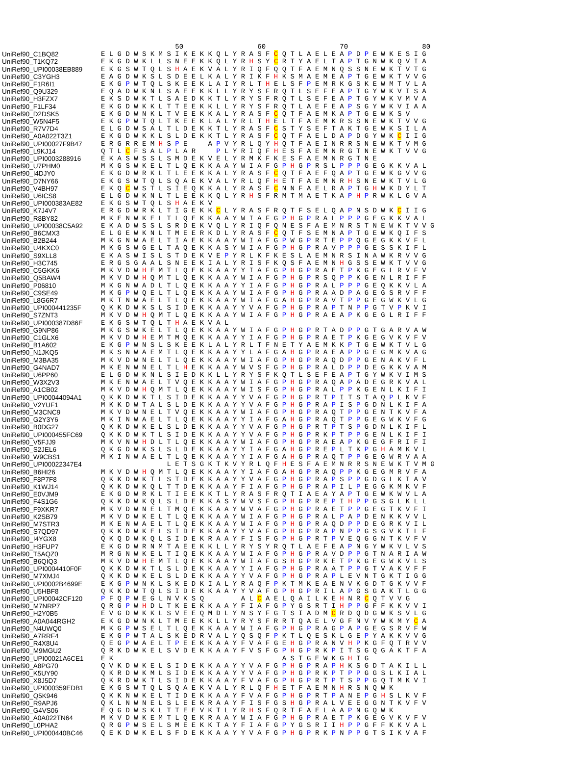| | 50 60 70 80 |
| UniRef90_C1BQ82 | E L G D W S K M S I K E K K Q L Y R A S F C Q T L A E L E A P D P E W K E S I G |
| UniRef90_T1KQ72 | E K G D W K L L S N E E K K Q L Y R H S Y C R T Y A E L T A P T G N W K Q V I A |
| UniRef90_UPI00038EB889 | E K G S W T Q L S H A E K V A L Y R I Q F Q Q T F A E M N Q S S N E W K T V T G |
| UniRef90_C3YGH3 | E A G D W K S L S D E E L K A L Y R I K F H K S M A E M E A P T G E W K T V V G |
| UniRef90_F1R6I1 | E K G P W T Q L S K E E K L A I Y R L T H E L S F P E M R K G S K E W M T V L A |
| UniRef90_Q9U329 | E Q A D W K N L S A E E K K L L Y R Y S F R Q T L S E F E A P T G Y W K V I S A |
| UniRef90_H3FZX7 | E K S D W K T L S A E D K K T L Y R Y S F R Q T L S E F E A P T G Y W K V M V A |
| UniRef90_F1LF34 | E K G D W K K L T T E E K K L L Y R Y S F R Q T L A E F E A P S G Y W K V I A A |
| UniRef90_D2DSK5 | E K G D W N K L T V E E K K A L Y R A S F C Q T F A E M K A P T G E W K S V |
| UniRef90_W5N4F5 | E K G P W T Q L T K E E K L A L Y R L T H E L T F A E M K R S S N E W K T V V G |
| UniRef90_R7V7D4 | E L G D W S A L T L D E K K T L Y R A S F C S T Y S E F T A K T G E W K S I L A |
| UniRef90_A0A022T3Z1 | E K G D W K K L S L D E K K T L Y R A S F C Q T F A E L D A P D G Y W K C I I G |
| UniRef90_UPI00027F9B47 | E R G R R E M H S P E A P V Y R L Q Y H Q T F A E I N R R S N E W K T V M G |
| UniRef90_L9KJ14 | Q T L C F S A L P L A R P L Y R I Q F H E S F A E M N R G T N E W K T V V G |
| UniRef90_UPI0003288916 | E K A S W S S L S M D E K V E L Y R M K F K E S F A E M N R G T N E |
| UniRef90_U7PHM0 | M K G S W K E L T L Q E K K A A Y W I A F G P H G P R S L P P P G E G K K V A L |
| UniRef90_I4DJY0 | E K G D W R K L T L E E K K A L Y R A S F C Q T F A E F Q A P T G E W K G V V G |
| UniRef90_D7NY66 | E K G S W T Q L S Q A E K V A L Y R L Q F H E T F A E M N R H S N E W K T V L G |
| UniRef90_V4BH97 | E K Q C W S T L S I E Q K K A L Y R A S F C N N F A E L R A P T G H W K D Y L T |
| UniRef90_U6ICS8 | E L G D W K N L T L E E K K Q L Y R H S F R M T M A E T K A P H P R W K L G V A |
| UniRef90_UPI000383AE82 | E K G S W T Q L S H A E K V |
| UniRef90_K7J4V7 | E R G D W R K L T I G E K K C L Y R A S F R Q T F S E L Q A P N S D W K C I I G |
| UniRef90_R8BY82 | M K E N W K E L T L Q E K K A A Y W I A F G P H G P R A L P P P G E G K K V A L |
| UniRef90_UPI00038C5A92 | E K A D W S S L S R D E K V Q L Y R I Q F Q N E S F A E M N R S T N E W K T V V G |
| UniRef90_B6CMX3 | E L G E W K N L T M E E R K D L Y R A S F C Q T F S E M N A P T G E W K Q I F S |
| UniRef90_B2B244 | M K G N W A E L T I A E K K A A Y W I A F G P W G P R T E P P Q G E G K K V F L |
| UniRef90_U4KXC0 | M K G S W G E L T A Q E K K A S Y W I A F G P H G P R A V P P P G E S S K I F L |
| UniRef90_S9XLL8 | E K A S W I S L S T D E K V E P Y R L K F K E S L A E M N R S I N A W K R V V G |
| UniRef90_H3C745 | E R G S G A A L S N E E K I A L Y R I S F K Q S F A E M N H G S S E W K T V V G |
| UniRef90_C5GKK6 | M K V D W H E M T L Q E K K A A Y Y I A F G P H G P R A E T P K G E G L R V F V |
| UniRef90_Q5BAW4 | M K V D W H Q M T L Q E K K A A Y W I A F G P H G P R S Q P P K G E N L R I F F |
| UniRef90_P06810 | M K G N W A D L T L Q E K K A A Y Y I A F G P H G P R A L P P P G E Q K K V L A |
| UniRef90_C9SE49 | M K G P W Q E L T L Q E K K A A Y W I A F G P H G P R A A D P A G E G S R V F F |
| UniRef90_L8G6R7 | M K T N W A E L T L Q E K K A A Y W I A F G A H G P R A V T P P G E G W K V L G |
| UniRef90_UPI000441235F | Q K K D W K S L S I D E K K A A Y Y V A F G P H G P R A P T N P P G T V P K V I |
| UniRef90_S7ZNT3 | M K V D W H Q M T L Q E K K A A Y W I A F G P H G P R A E A P K G E G L R I F F |
| UniRef90_UPI000387D86E | E K G S W T Q L T H A E K V A L |
| UniRef90_G9NP86 | M K G S W K E L T L Q E K K A A Y W I A F G P H G P R T A D P P G T G A R V A W |
| UniRef90_C1GLX6 | M K V D W H E M T M Q E K K A A Y Y I A F G P H G P R A E T P K G E G V K V F V |
| UniRef90_B1A602 | E K G P W N S L S K E E K L A L Y R L T F N E T Y A E M K K P T G E W K T V L G |
| UniRef90_N1JKQ5 | M K S N W A E M T L Q E K K A A Y Y L A F G A H G P R A E A P P G E G M K V A G |
| UniRef90_M3BA35 | M K V D W N E L T L Q E K K A A Y W I A F G P H G P R A Q D P P G E N A K V F L |
| UniRef90_G4NAD7 | M K E N W N E L T L H E K K A A Y W V S F G P H G P R A L D P P D E G K K V A M |
| UniRef90_U6PP60 | E L G D W K N L S I E D K K L L Y R Y S F K Q T L S E F E A P T G Y W K V I M S |
| UniRef90_W3X2V3 | M K E N W A E L T V Q E K K A A Y W I A F G P H G P R A Q A P A D E G R K V A L |
| UniRef90_A1CB02 | M K V D W H Q M T L Q E K K A A Y W I S F G P H G P R A L P P K G E N L K I F I |
| UniRef90_UPI00044094A1 | Q K K D W K T L S I D E K K A A Y Y V A F G P H G P R T P I T S T A Q P L K V F |
| UniRef90_V2YUF1 | M K K D W T A L S L D E K K A A Y Y V A F G P H G P R A P I S P G D N L K I F A |
| UniRef90_M3CNC9 | M K V D W N E L T V Q E K K A A Y W I A F G P H G P R A Q T P P G E N T K V F A |
| UniRef90_G2Y3Y6 | M K I N W A E L T L Q E K K A A Y Y I A F G A H G P R A Q T P P G E G W K V F G |
| UniRef90_B0DG27 | Q K K D W K E L S L D E K K A A Y Y V A F G P H G P R T P T S P G D N L K I F L |
| UniRef90_UPI000455FC69 | Q K K D W K T L S I D E K K A A Y Y V A F G P H G P R K P T P P G E N L K I F I |
| UniRef90_V5FJJ9 | M K V N W H D L T L Q E K K A A Y W I A F G P H G P R A E A P K G E G F R I F I |
| UniRef90_S2JEL6 | Q K G D W K S L S L D E K K A A Y Y I A F G A H G P R E P L T K P G H A M K V L |
| UniRef90_W9CBS1 | M K I N W A E L T L Q E K K A A Y Y I A F G A H G P R A Q T P P G E G W R V A A |
| UniRef90_UPI00022347E4 | L E T S G K T K V Y R L Q F H E S F A E M N R R S N E W K T V M G |
| UniRef90_B6HI26 | M K V D W H Q M T L Q E K K A A Y Y I A F G A H G P R A Q P P K G E G M R V F A |
| UniRef90_F8P7F8 | Q K K D W K T L S T D E K K A A Y Y V A F G P H G P R A P S P P G D G L K I A V |
| UniRef90_K1WJ14 | Q K K D W K Q L T T D E K K A A Y F I A F G P H G P R A P I L P E G G K M K V F |
| UniRef90_E0VJM9 | E K G D W R K L T I E E K K T L Y R A S F R Q T I A E A Y A P T G E W K W V L A |
| UniRef90_F4S1G6 | Q K K D W K Q L S L D E K K A S Y W V S F G P H G P R E P I H P P G S G L K L L |
| UniRef90_F9XKR7 | M K V D W N E L T M Q E K K A A Y W V A F G P H G P R A E T P P G E G T K V F I |
| UniRef90_K2SB79 | M K V D W K E L T L Q E K K A A Y W I A F G P H G P R A L P A P D E N K K V V L |
| UniRef90_M7STR3 | M K E N W A E L T L Q E K K A A Y W I A F G P H G P R A Q D P P D E G R K V I L |
| UniRef90_S7QD97 | Q K K D W K E L S I D E K K A A Y Y V A F G P H G P R A P N P P G S G V K I L F |
| UniRef90_I4YGX8 | Q K Q D W K Q L S I D E K R A A Y F I S F G P H G P R T P V E Q G G N T K V F V |
| UniRef90_H3FUP7 | E K G D W R N M T A E E K K L L Y R Y S Y R Q T L A E F E A P N G Y W K V L V S |
| UniRef90_T5AQZ0 | M R G N W K E L T I Q E K K A A Y W I A F G P H G P R A V D P P G T N A R I A W |
| UniRef90_B6QIQ3 | M K V D W H E M T L Q E K K A A Y W I A F G S H G P R K E T P K G E G W K V L S |
| UniRef90_UPI0004410F0F | Q K K D W K T L S L D E K K A A Y Y I A F G P H G P R A A T P P G T V A K V F F |
| UniRef90_M7XMJ4 | Q K K D W K E L S L D E K K A A Y Y V A F G P H G P R A P L E V N T G K T I G G |
| UniRef90_UPI0002B4699E | E K G P W N K L S K E D K I A L Y R A Q F P K T M K E A E N V K G D T G K V V F |
| UniRef90_U5HBF8 | Q K K D W T Q L S I D E K K A A Y Y V A F G P H G P R I L A P G S G A K T L G G |
| UniRef90_UPI00042CF120 | P F Q P W E G L N V K S Q A L C A E L Q A I L K E H N R C Q T V V G |
| UniRef90_M7NRP7 | Q R G P W H D L T K E E K K A A Y F I A F G P Y G S R T I H P P G F F K K V V I |
| UniRef90_H2Y0B5 | E V G D W K K L S V E E Q M D L Y N S Y F G T S I A D M C R D Q D G W K S V L G |
| UniRef90_A0A044RGH2 | E K G D W N K L T M E E K K L L Y R Y S F R R T Q A E L V G F N V Y W K M Y C A |
| UniRef90_N4UWQ0 | M K G P W S E L T L Q E K K A A Y W I A F G P H G P R A G P A P G E G S R V F W |
| UniRef90_A7RRF4 | E K G P W T A L S K E D R V A L Y Q S Q F P K T L Q E S K L G E P Y A K K V V G |
| UniRef90_R4X8U4 | Q E G P W A E L T P E E K K A A Y F V A F G E H G P R A N V H P K G F Q T R V V |
| UniRef90_M9MGU2 | Q R K D W K E L S V D E K K A A Y F V S F G P H G P R K P I T S G Q G A K T F A |
| UniRef90_UPI00021A6CE1 | E K A S T G E W K G H I G |
| UniRef90_A8PG70 | Q V K D W K E L S I D E K K A A Y Y V A F G P H G P R A P H K S G D T A K I L L |
| UniRef90_K5UY90 | Q K R D W K M L S I D E K K A A Y Y V A F G P H G P R K P T P P G G S L K I A L |
| UniRef90_X8J5D7 | Q K R D W K T L S I D E K K A A Y F V A F G P H G P R T P T S P P G Q T M K V I |
| UniRef90_UPI000359EDB1 | E K G S W T Q L S Q A E K V A L Y R L Q F H E T F A E M N H R S N Q W K |
| UniRef90_Q5K946 | Q K K N W K E L T I D E K K A A Y F V A F G P H G P R T P A N E P G H S L K V F |
| UniRef90_R9APJ6 | Q K L N W N E L S L E E K R A A Y F I S F G S H G P R A L V E E G G N T K V F V |
| UniRef90_G4VS06 | E Q G D W S K L T T E E V K T L Y R H S F Q R T F A E L A A P N G Q W K |
| UniRef90_A0A022TN64 | M K V D W K E M T L Q E K R A A Y W I A F G P H G P R A E T P K G E G V K V F V |
| UniRef90_L0PHA2 | Q R G P W S E L S M E E K K T A Y F I A F G P Y G S R I I H P P G F F K K V A L |
| UniRef90_UPI000440BC46 | Q E K D W K E L S F D E K K A A Y Y V A F G P H G P R K P N P P G T S I K V A F |